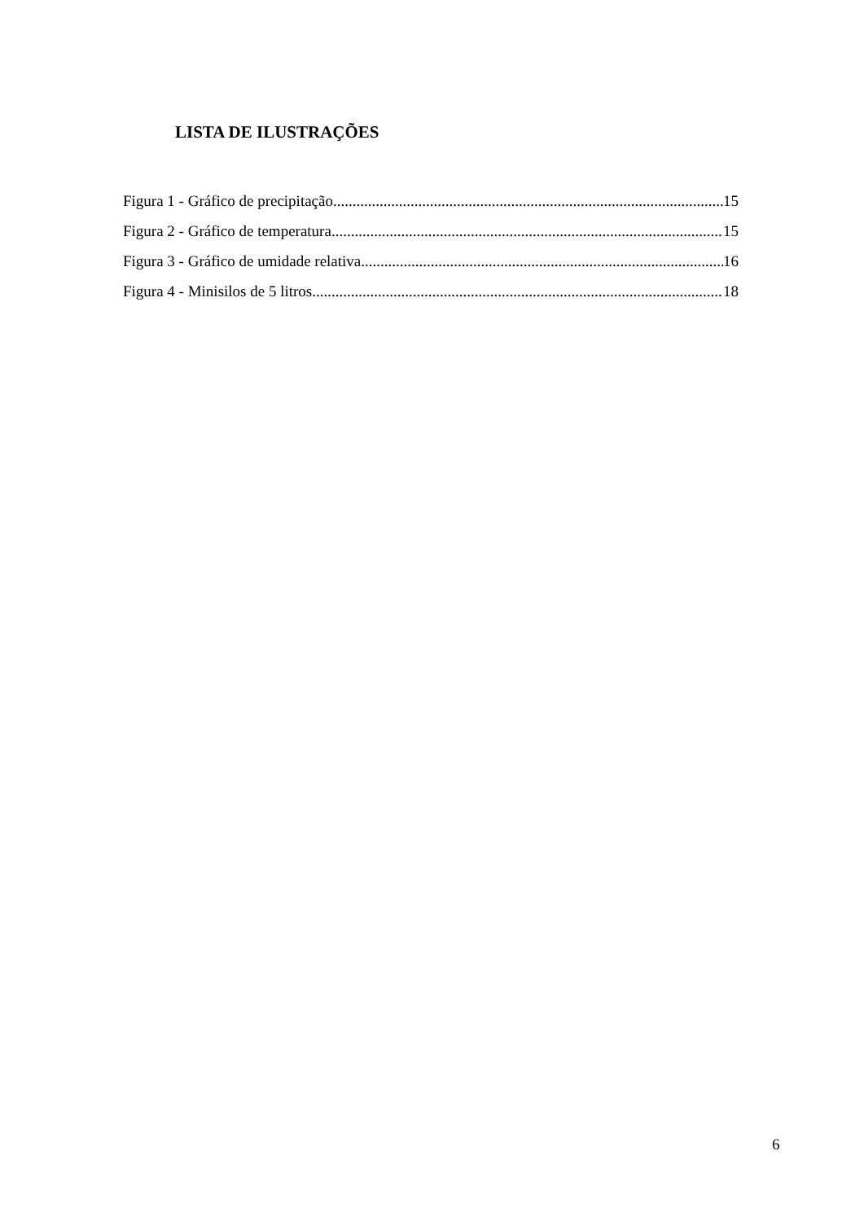LISTA DE ILUSTRAÇÕES
Figura 1 - Gráfico de precipitação 15
Figura 2 - Gráfico de temperatura 15
Figura 3 - Gráfico de umidade relativa 16
Figura 4 - Minisilos de 5 litros 18
6